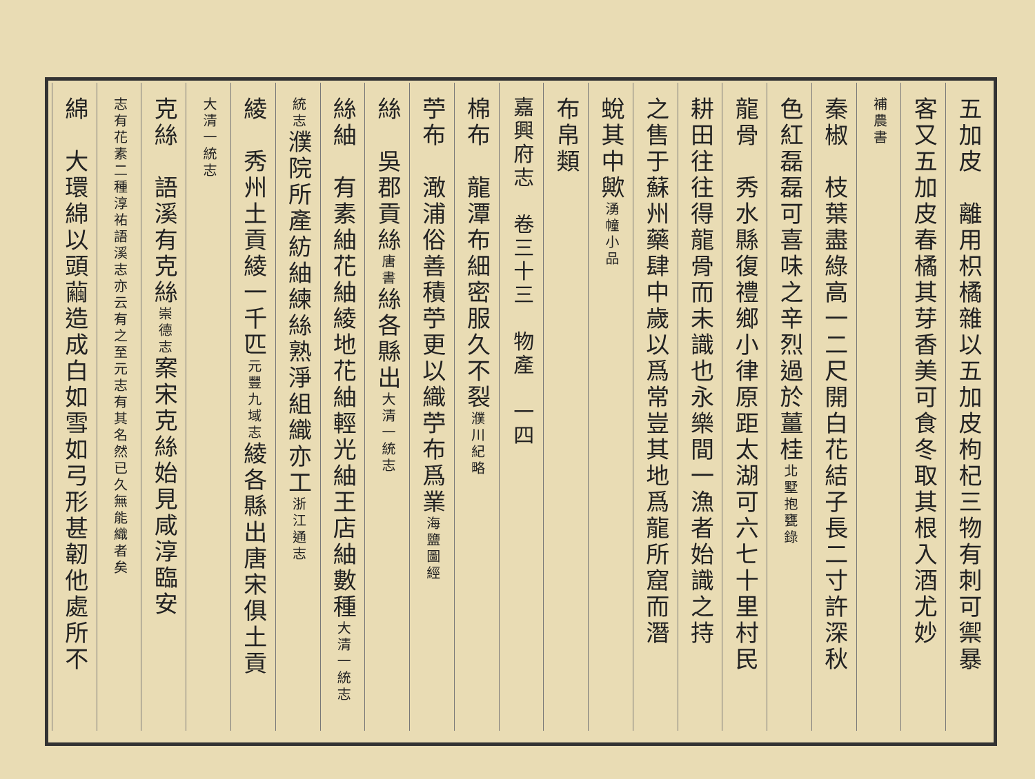五加皮　離用枳橘雜以五加皮枸杞三物有刺可禦暴
客又五加皮春橘其芽香美可食冬取其根入酒尤妙
補農書
秦椒　枝葉盡綠高一二尺開白花結子長二寸許深秋
色紅磊磊可喜味之辛烈過於薑桂北墅抱甕錄
龍骨　秀水縣復禮鄉小律原距太湖可六七十里村民
耕田往往得龍骨而未識也永樂間一漁者始識之持
之售于蘇州藥肆中歲以爲常豈其地爲龍所窟而潛
蛻其中歟湧幢小品
布帛類
嘉興府志　卷三十三　物產　一四
棉布　龍潭布細密服久不裂濮川紀略
苧布　澉浦俗善積苧更以織苧布爲業海鹽圖經
絲　吳郡貢絲唐書絲各縣出大清一統志
絲紬　有素紬花紬綾地花紬輕光紬王店紬數種大清一統志
統志濮院所產紡紬練絲熟淨組織亦工浙江通志
綾　秀州土貢綾一千匹元豐九域志綾各縣出唐宋俱土貢
大清一統志
克絲　語溪有克絲崇德志案宋克絲始見咸淳臨安
志有花素二種淳祐語溪志亦云有之至元志有其名然已久無能織者矣
綿　大環綿以頭繭造成白如雪如弓形甚韌他處所不